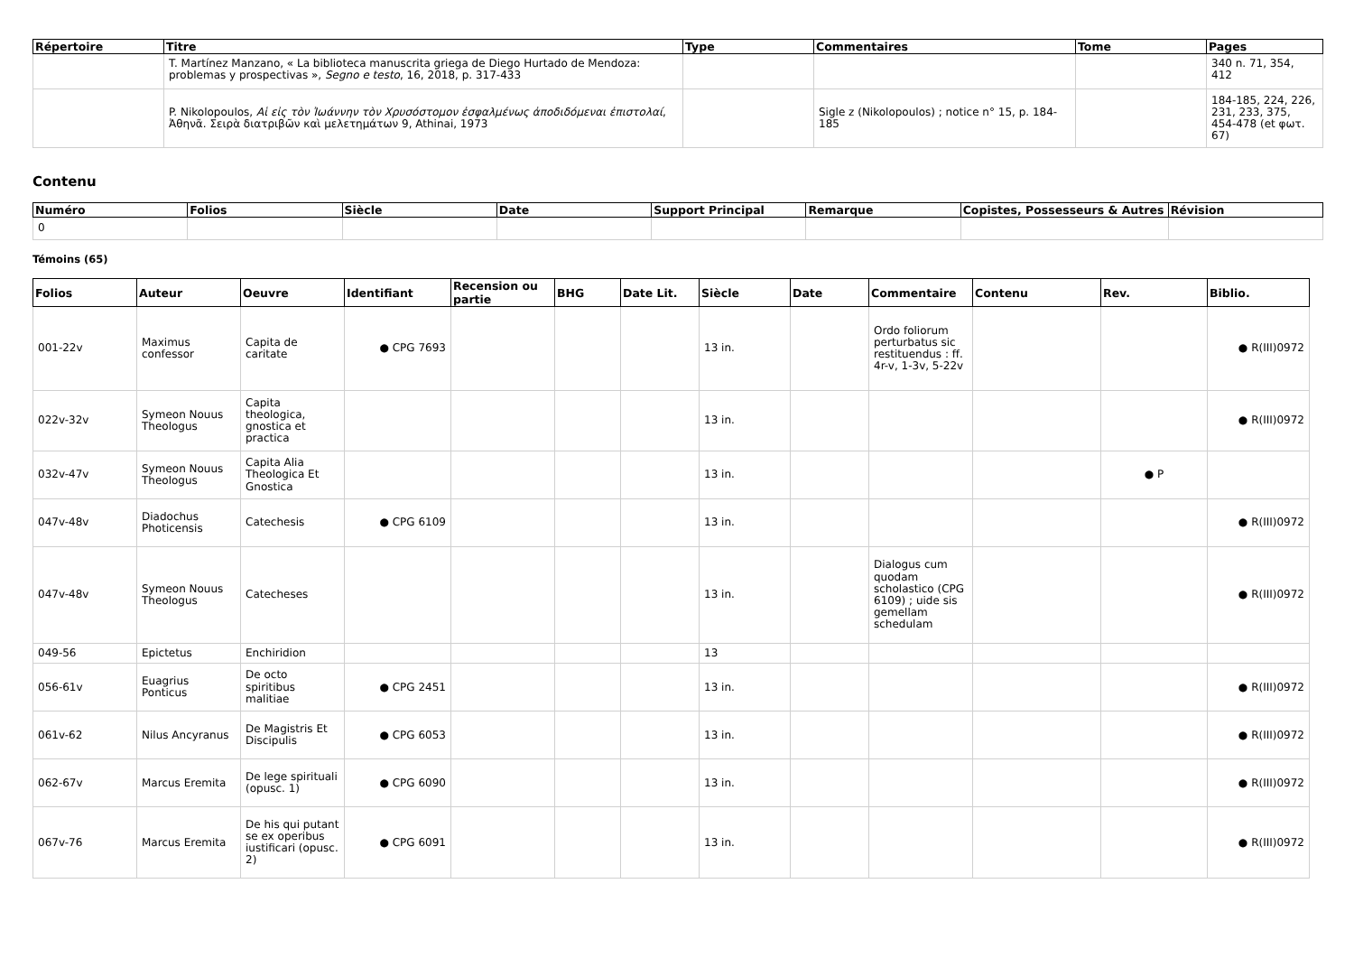| Répertoire | Titre | Type | Commentaires | Tome | Pages |
| --- | --- | --- | --- | --- | --- |
| | T. Martínez Manzano, « La biblioteca manuscrita griega de Diego Hurtado de Mendoza: problemas y prospectivas », Segno e testo , 16, 2018, p. 317-433 | | | | 340 n. 71, 354, 412 |
| | P. Nikolopoulos, Αἱ εἰς τὸν Ἰωάννην τὸν Χρυσόστομον ἐσφαλμένως ἀποδιδόμεναι ἐπιστολαί , Ἀθηνᾶ. Σειρὰ διατριβῶν καὶ μελετημάτων 9, Athinai, 1973 | | Sigle z (Nikolopoulos) ; notice n° 15, p. 184-185 | | 184-185, 224, 226, 231, 233, 375, 454-478 (et φωτ. 67) |
Contenu
| Numéro | Folios | Siècle | Date | Support Principal | Remarque | Copistes, Possesseurs & Autres | Révision |
| --- | --- | --- | --- | --- | --- | --- | --- |
| 0 | | | | | | | |
Témoins (65)
| Folios | Auteur | Oeuvre | Identifiant | Recension ou partie | BHG | Date Lit. | Siècle | Date | Commentaire | Contenu | Rev. | Biblio. |
| --- | --- | --- | --- | --- | --- | --- | --- | --- | --- | --- | --- | --- |
| 001-22v | Maximus confessor | Capita de caritate | ● CPG 7693 | | | | 13 in. | | Ordo foliorum perturbatus sic restituendus : ff. 4r-v, 1-3v, 5-22v | | | ● R(III)0972 |
| 022v-32v | Symeon Nouus Theologus | Capita theologica, gnostica et practica | | | | | 13 in. | | | | | ● R(III)0972 |
| 032v-47v | Symeon Nouus Theologus | Capita Alia Theologica Et Gnostica | | | | | 13 in. | | | | ● P | |
| 047v-48v | Diadochus Photicensis | Catechesis | ● CPG 6109 | | | | 13 in. | | | | | ● R(III)0972 |
| 047v-48v | Symeon Nouus Theologus | Catecheses | | | | | 13 in. | | Dialogus cum quodam scholastico (CPG 6109) ; uide sis gemellam schedulam | | | ● R(III)0972 |
| 049-56 | Epictetus | Enchiridion | | | | | 13 | | | | | |
| 056-61v | Euagrius Ponticus | De octo spiritibus malitiae | ● CPG 2451 | | | | 13 in. | | | | | ● R(III)0972 |
| 061v-62 | Nilus Ancyranus | De Magistris Et Discipulis | ● CPG 6053 | | | | 13 in. | | | | | ● R(III)0972 |
| 062-67v | Marcus Eremita | De lege spirituali (opusc. 1) | ● CPG 6090 | | | | 13 in. | | | | | ● R(III)0972 |
| 067v-76 | Marcus Eremita | De his qui putant se ex operibus iustificari (opusc. 2) | ● CPG 6091 | | | | 13 in. | | | | | ● R(III)0972 |